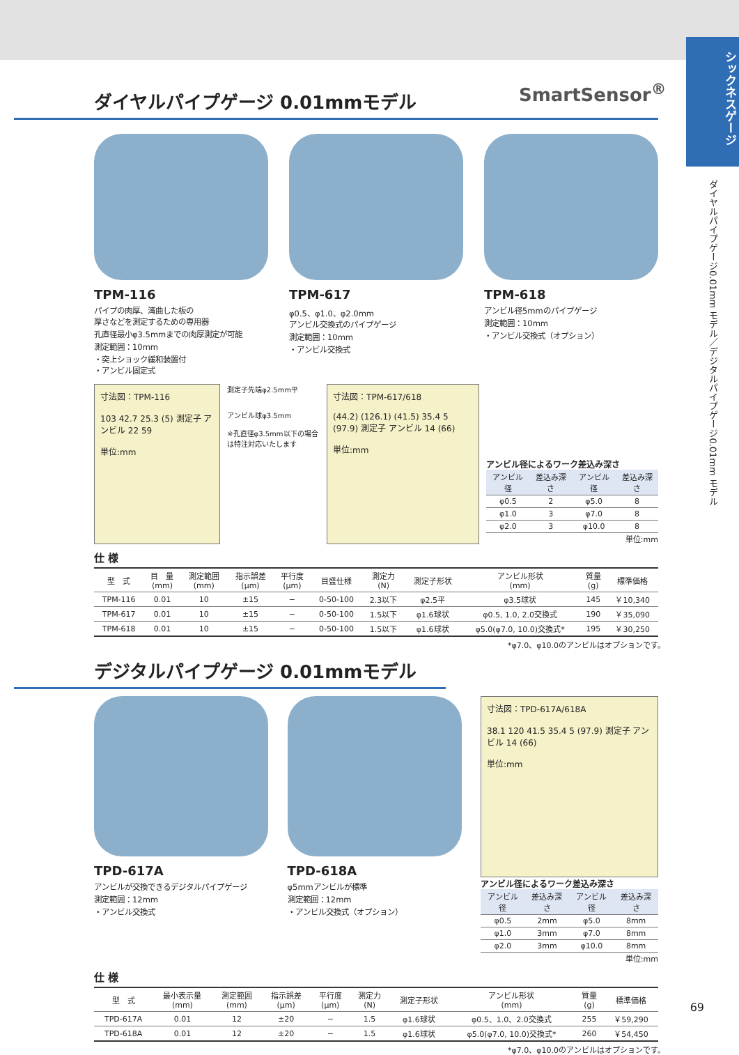シックネスゲージ
ダイヤルパイプゲージ0.01mm モデル／デジタルパイプゲージ0.01mm モデル
SmartSensor<sup>®</sup>
ダイヤルパイプゲージ 0.01mmモデル
TPM-116
パイプの肉厚、湾曲した板の
厚さなどを測定するための専用器
孔直径最小φ3.5mmまでの肉厚測定が可能
測定範囲：10mm
・突上ショック緩和装置付
・アンビル固定式
TPM-617
φ0.5、φ1.0、φ2.0mm
アンビル交換式のパイプゲージ
測定範囲：10mm
・アンビル交換式
TPM-618
アンビル径5mmのパイプゲージ
測定範囲：10mm
・アンビル交換式（オプション）
寸法図：TPM-116
103 42.7 25.3 (5) 測定子 アンビル 22 59
単位:mm
測定子先端φ2.5mm平
アンビル球φ3.5mm
※孔直径φ3.5mm以下の場合は特注対応いたします
寸法図：TPM-617/618
(44.2) (126.1) (41.5) 35.4 5 (97.9) 測定子 アンビル 14 (66)
単位:mm
アンビル径によるワーク差込み深さ
| アンビル径 | 差込み深さ | アンビル径 | 差込み深さ |
| --- | --- | --- | --- |
| φ0.5 | 2 | φ5.0 | 8 |
| φ1.0 | 3 | φ7.0 | 8 |
| φ2.0 | 3 | φ10.0 | 8 |
単位:mm
仕 様
| 型 式 | 目 量 (mm) | 測定範囲 (mm) | 指示誤差 (μm) | 平行度 (μm) | 目盛仕様 | 測定力 (N) | 測定子形状 | アンビル形状 (mm) | 質量 (g) | 標準価格 |
| --- | --- | --- | --- | --- | --- | --- | --- | --- | --- | --- |
| TPM-116 | 0.01 | 10 | ±15 | − | 0-50-100 | 2.3以下 | φ2.5平 | φ3.5球状 | 145 | ￥10,340 |
| TPM-617 | 0.01 | 10 | ±15 | − | 0-50-100 | 1.5以下 | φ1.6球状 | φ0.5, 1.0, 2.0交換式 | 190 | ￥35,090 |
| TPM-618 | 0.01 | 10 | ±15 | − | 0-50-100 | 1.5以下 | φ1.6球状 | φ5.0(φ7.0, 10.0)交換式* | 195 | ￥30,250 |
*φ7.0、φ10.0のアンビルはオプションです。
デジタルパイプゲージ 0.01mmモデル
TPD-617A
アンビルが交換できるデジタルパイプゲージ
測定範囲：12mm
・アンビル交換式
TPD-618A
φ5mmアンビルが標準
測定範囲：12mm
・アンビル交換式（オプション）
寸法図：TPD-617A/618A
38.1 120 41.5 35.4 5 (97.9) 測定子 アンビル 14 (66)
単位:mm
アンビル径によるワーク差込み深さ
| アンビル径 | 差込み深さ | アンビル径 | 差込み深さ |
| --- | --- | --- | --- |
| φ0.5 | 2mm | φ5.0 | 8mm |
| φ1.0 | 3mm | φ7.0 | 8mm |
| φ2.0 | 3mm | φ10.0 | 8mm |
単位:mm
仕 様
| 型 式 | 最小表示量 (mm) | 測定範囲 (mm) | 指示誤差 (μm) | 平行度 (μm) | 測定力 (N) | 測定子形状 | アンビル形状 (mm) | 質量 (g) | 標準価格 |
| --- | --- | --- | --- | --- | --- | --- | --- | --- | --- |
| TPD-617A | 0.01 | 12 | ±20 | − | 1.5 | φ1.6球状 | φ0.5、1.0、2.0交換式 | 255 | ￥59,290 |
| TPD-618A | 0.01 | 12 | ±20 | − | 1.5 | φ1.6球状 | φ5.0(φ7.0, 10.0)交換式* | 260 | ￥54,450 |
*φ7.0、φ10.0のアンビルはオプションです。
69